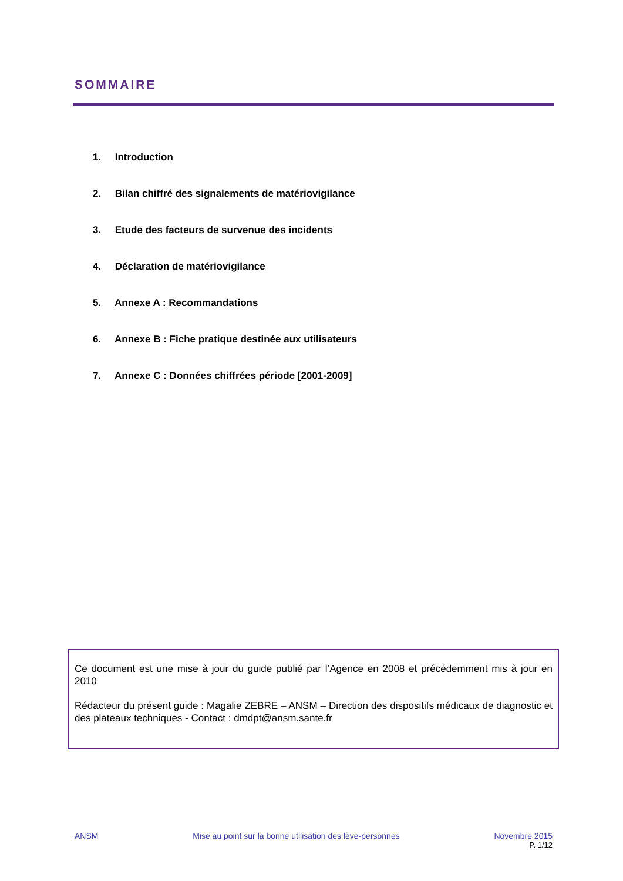SOMMAIRE
1. Introduction
2. Bilan chiffré des signalements de matériovigilance
3. Etude des facteurs de survenue des incidents
4. Déclaration de matériovigilance
5. Annexe A : Recommandations
6. Annexe B : Fiche pratique destinée aux utilisateurs
7. Annexe C : Données chiffrées période [2001-2009]
Ce document est une mise à jour du guide publié par l’Agence en 2008 et précédemment mis à jour en 2010
Rédacteur du présent guide : Magalie ZEBRE – ANSM – Direction des dispositifs médicaux de diagnostic et des plateaux techniques - Contact : dmdpt@ansm.sante.fr
ANSM Mise au point sur la bonne utilisation des lève-personnes Novembre 2015
P. 1/12